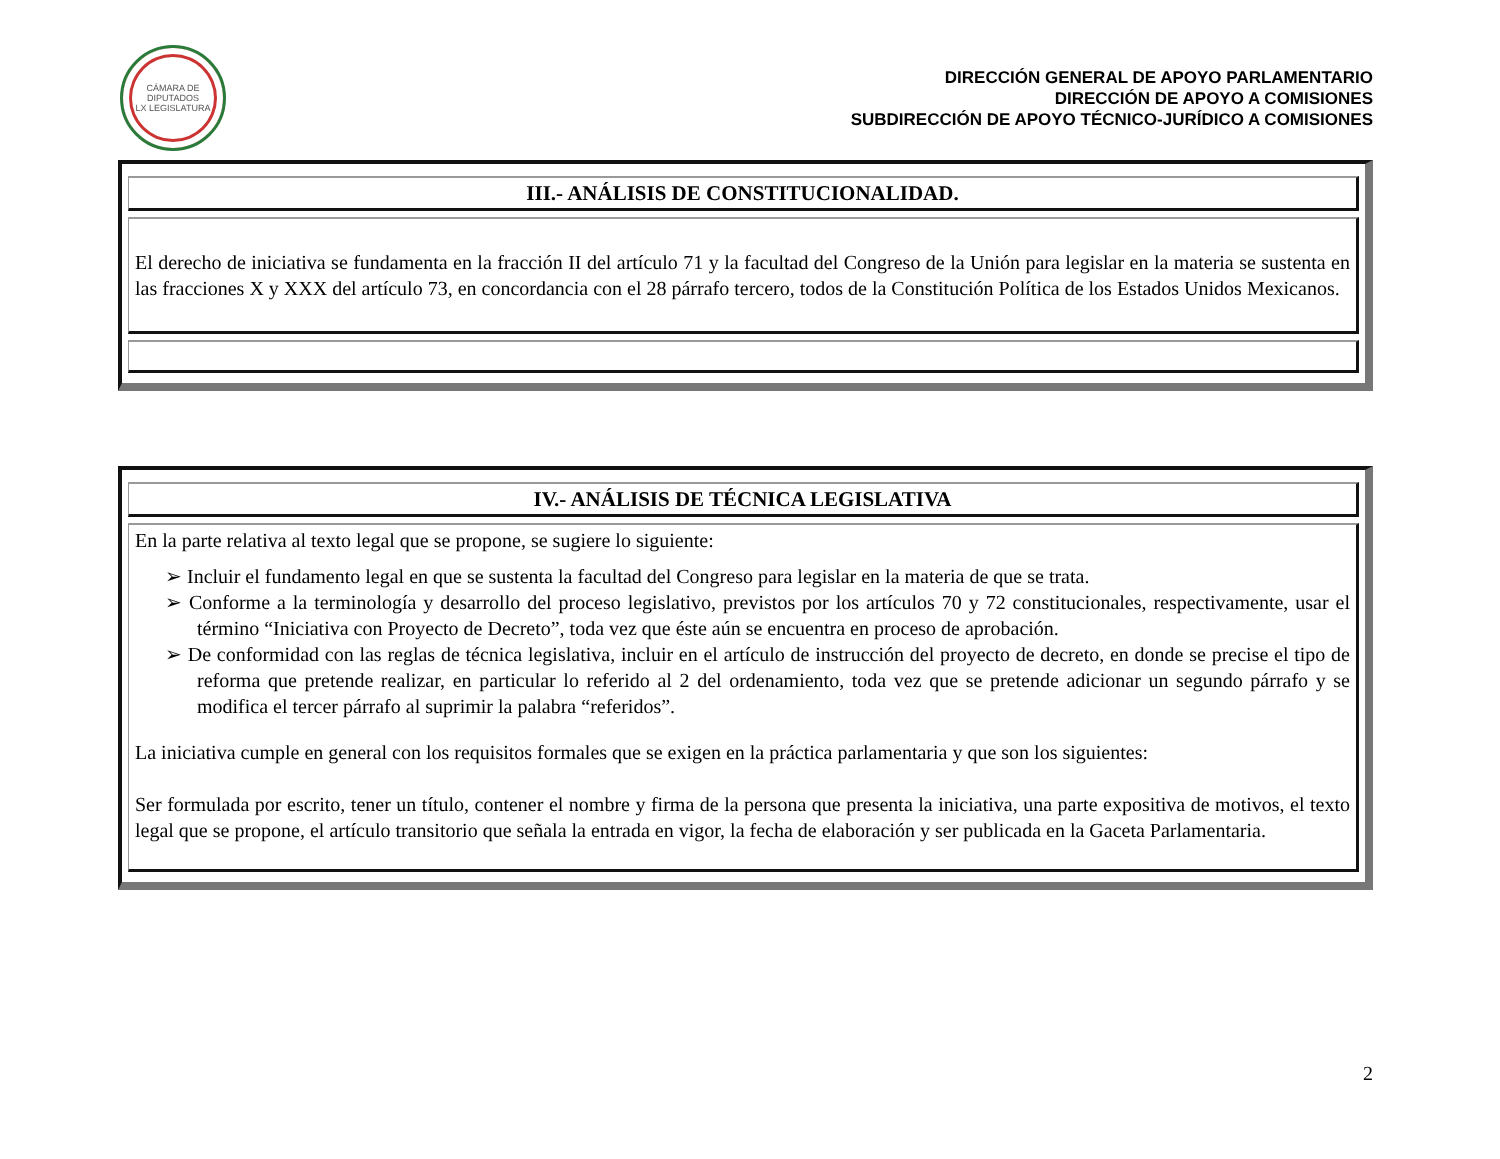CÁMARA DE DIPUTADOS
LX LEGISLATURA
DIRECCIÓN GENERAL DE APOYO PARLAMENTARIO
DIRECCIÓN DE APOYO A COMISIONES
SUBDIRECCIÓN DE APOYO TÉCNICO-JURÍDICO A COMISIONES
| III.- ANÁLISIS DE CONSTITUCIONALIDAD. |
| El derecho de iniciativa se fundamenta en la fracción II del artículo 71 y la facultad del Congreso de la Unión para legislar en la materia se sustenta en las fracciones X y XXX del artículo 73, en concordancia con el 28 párrafo tercero, todos de la Constitución Política de los Estados Unidos Mexicanos. |
| IV.- ANÁLISIS DE TÉCNICA LEGISLATIVA |
| En la parte relativa al texto legal que se propone, se sugiere lo siguiente: ➢ Incluir el fundamento legal en que se sustenta la facultad del Congreso para legislar en la materia de que se trata. ➢ Conforme a la terminología y desarrollo del proceso legislativo, previstos por los artículos 70 y 72 constitucionales, respectivamente, usar el término “Iniciativa con Proyecto de Decreto”, toda vez que éste aún se encuentra en proceso de aprobación. ➢ De conformidad con las reglas de técnica legislativa, incluir en el artículo de instrucción del proyecto de decreto, en donde se precise el tipo de reforma que pretende realizar, en particular lo referido al 2 del ordenamiento, toda vez que se pretende adicionar un segundo párrafo y se modifica el tercer párrafo al suprimir la palabra “referidos”. La iniciativa cumple en general con los requisitos formales que se exigen en la práctica parlamentaria y que son los siguientes: Ser formulada por escrito, tener un título, contener el nombre y firma de la persona que presenta la iniciativa, una parte expositiva de motivos, el texto legal que se propone, el artículo transitorio que señala la entrada en vigor, la fecha de elaboración y ser publicada en la Gaceta Parlamentaria. |
2